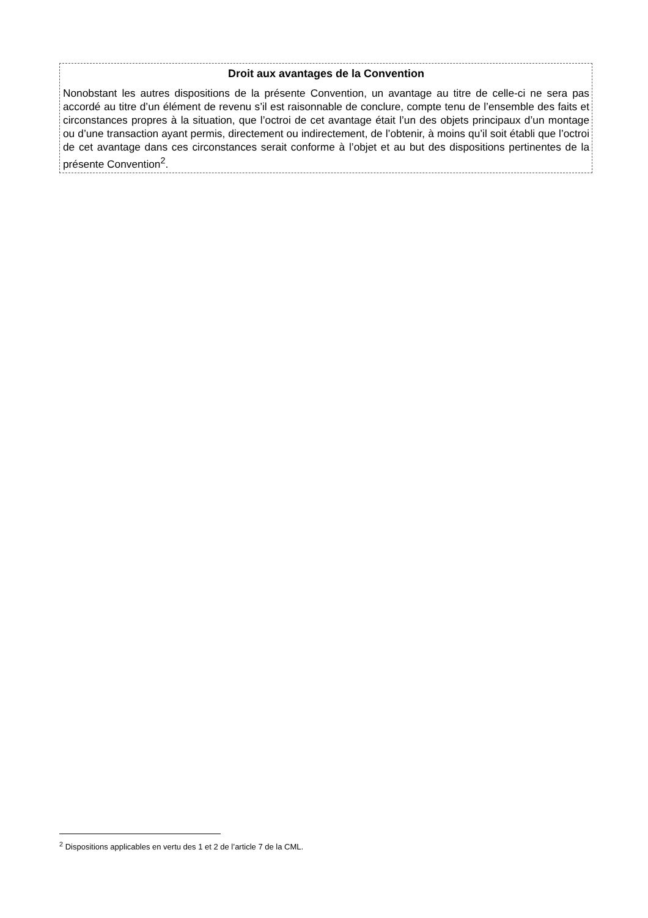Droit aux avantages de la Convention
Nonobstant les autres dispositions de la présente Convention, un avantage au titre de celle-ci ne sera pas accordé au titre d’un élément de revenu s’il est raisonnable de conclure, compte tenu de l’ensemble des faits et circonstances propres à la situation, que l’octroi de cet avantage était l’un des objets principaux d’un montage ou d’une transaction ayant permis, directement ou indirectement, de l’obtenir, à moins qu’il soit établi que l’octroi de cet avantage dans ces circonstances serait conforme à l’objet et au but des dispositions pertinentes de la présente Convention<sup>2</sup>.
<sup>2</sup> Dispositions applicables en vertu des 1 et 2 de l’article 7 de la CML.